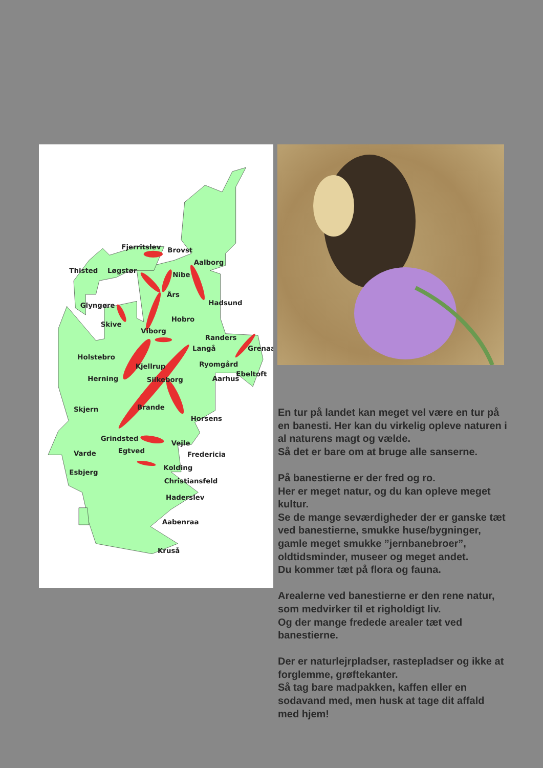Fjerritslev
Brovst
Aalborg
Thisted
Løgstør
Nibe
Års
Hadsund
Glyngøre
Hobro
Skive
Viborg
Randers
Langå
Grenaa
Holstebro
Ryomgård
Kjellrup
Ebeltoft
Herning
Aarhus
Silkeborg
Brande
Skjern
Horsens
Grindsted
Vejle
Egtved
Varde
Fredericia
Kolding
Esbjerg
Christiansfeld
Haderslev
Aabenraa
Kruså
En tur på landet kan meget vel være en tur på en banesti. Her kan du virkelig opleve naturen i al naturens magt og vælde.
Så det er bare om at bruge alle sanserne.
På banestierne er der fred og ro.
Her er meget natur, og du kan opleve meget kultur.
Se de mange seværdigheder der er ganske tæt ved banestierne, smukke huse/bygninger, gamle meget smukke ”jernbanebroer”, oldtidsminder, museer og meget andet.
Du kommer tæt på flora og fauna.
Arealerne ved banestierne er den rene natur, som medvirker til et righoldigt liv.
Og der mange fredede arealer tæt ved banestierne.
Der er naturlejrpladser, rastepladser og ikke at forglemme, grøftekanter.
Så tag bare madpakken, kaffen eller en sodavand med, men husk at tage dit affald med hjem!